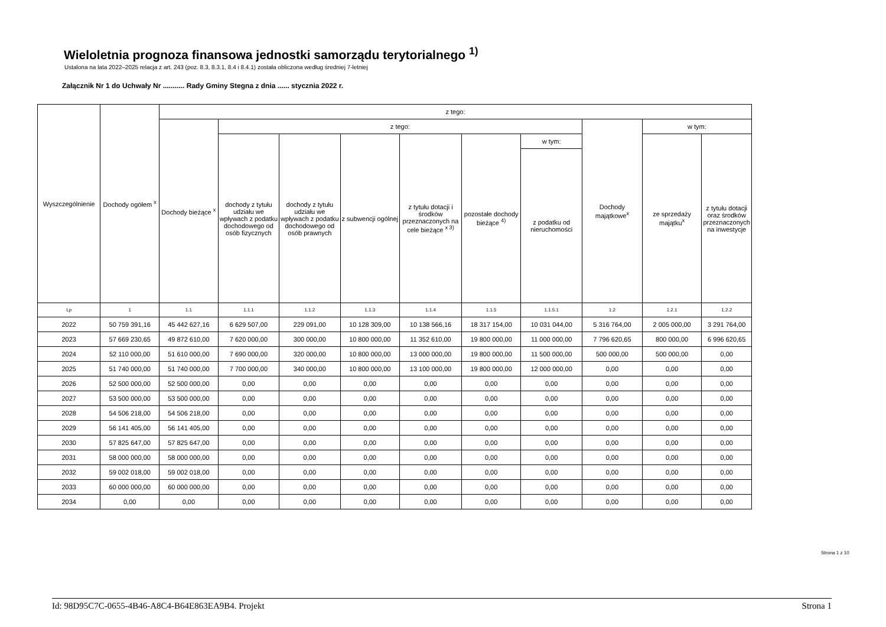Wieloletnia prognoza finansowa jednostki samorządu terytorialnego <sup>1)</sup>
Ustalona na lata 2022–2025 relacja z art. 243 (poz. 8.3, 8.3.1, 8.4 i 8.4.1) została obliczona według średniej 7-letniej
Załącznik Nr 1 do Uchwały Nr ........... Rady Gminy Stegna z dnia ...... stycznia 2022 r.
| Wyszczególnienie | Dochody ogółem <sup>x</sup> | z tego: | | | | | | | | | |
| --- | --- | --- | --- | --- | --- | --- | --- | --- | --- | --- | --- |
| | | Dochody bieżące <sup>x</sup> | z tego: | | | | | | Dochody majątkowe<sup>x</sup> | w tym: | |
| | | | dochody z tytułu udziału we wpływach z podatku dochodowego od osób fizycznych | dochody z tytułu udziału we wpływach z podatku dochodowego od osób prawnych | z subwencji ogólnej | z tytułu dotacji i środków przeznaczonych na cele bieżące <sup>x 3)</sup> | pozostałe dochody bieżące <sup>4)</sup> | w tym: | | ze sprzedaży majątku<sup>x</sup> | z tytułu dotacji oraz środków przeznaczonych na inwestycje |
| | | | | | | | | z podatku od nieruchomości | | | |
| Lp | 1 | 1.1 | 1.1.1 | 1.1.2 | 1.1.3 | 1.1.4 | 1.1.5 | 1.1.5.1 | 1.2 | 1.2.1 | 1.2.2 |
| 2022 | 50 759 391,16 | 45 442 627,16 | 6 629 507,00 | 229 091,00 | 10 128 309,00 | 10 138 566,16 | 18 317 154,00 | 10 031 044,00 | 5 316 764,00 | 2 005 000,00 | 3 291 764,00 |
| 2023 | 57 669 230,65 | 49 872 610,00 | 7 620 000,00 | 300 000,00 | 10 800 000,00 | 11 352 610,00 | 19 800 000,00 | 11 000 000,00 | 7 796 620,65 | 800 000,00 | 6 996 620,65 |
| 2024 | 52 110 000,00 | 51 610 000,00 | 7 690 000,00 | 320 000,00 | 10 800 000,00 | 13 000 000,00 | 19 800 000,00 | 11 500 000,00 | 500 000,00 | 500 000,00 | 0,00 |
| 2025 | 51 740 000,00 | 51 740 000,00 | 7 700 000,00 | 340 000,00 | 10 800 000,00 | 13 100 000,00 | 19 800 000,00 | 12 000 000,00 | 0,00 | 0,00 | 0,00 |
| 2026 | 52 500 000,00 | 52 500 000,00 | 0,00 | 0,00 | 0,00 | 0,00 | 0,00 | 0,00 | 0,00 | 0,00 | 0,00 |
| 2027 | 53 500 000,00 | 53 500 000,00 | 0,00 | 0,00 | 0,00 | 0,00 | 0,00 | 0,00 | 0,00 | 0,00 | 0,00 |
| 2028 | 54 506 218,00 | 54 506 218,00 | 0,00 | 0,00 | 0,00 | 0,00 | 0,00 | 0,00 | 0,00 | 0,00 | 0,00 |
| 2029 | 56 141 405,00 | 56 141 405,00 | 0,00 | 0,00 | 0,00 | 0,00 | 0,00 | 0,00 | 0,00 | 0,00 | 0,00 |
| 2030 | 57 825 647,00 | 57 825 647,00 | 0,00 | 0,00 | 0,00 | 0,00 | 0,00 | 0,00 | 0,00 | 0,00 | 0,00 |
| 2031 | 58 000 000,00 | 58 000 000,00 | 0,00 | 0,00 | 0,00 | 0,00 | 0,00 | 0,00 | 0,00 | 0,00 | 0,00 |
| 2032 | 59 002 018,00 | 59 002 018,00 | 0,00 | 0,00 | 0,00 | 0,00 | 0,00 | 0,00 | 0,00 | 0,00 | 0,00 |
| 2033 | 60 000 000,00 | 60 000 000,00 | 0,00 | 0,00 | 0,00 | 0,00 | 0,00 | 0,00 | 0,00 | 0,00 | 0,00 |
| 2034 | 0,00 | 0,00 | 0,00 | 0,00 | 0,00 | 0,00 | 0,00 | 0,00 | 0,00 | 0,00 | 0,00 |
Strona 1 z 10
Id: 98D95C7C-0655-4B46-A8C4-B64E863EA9B4. Projekt Strona 1